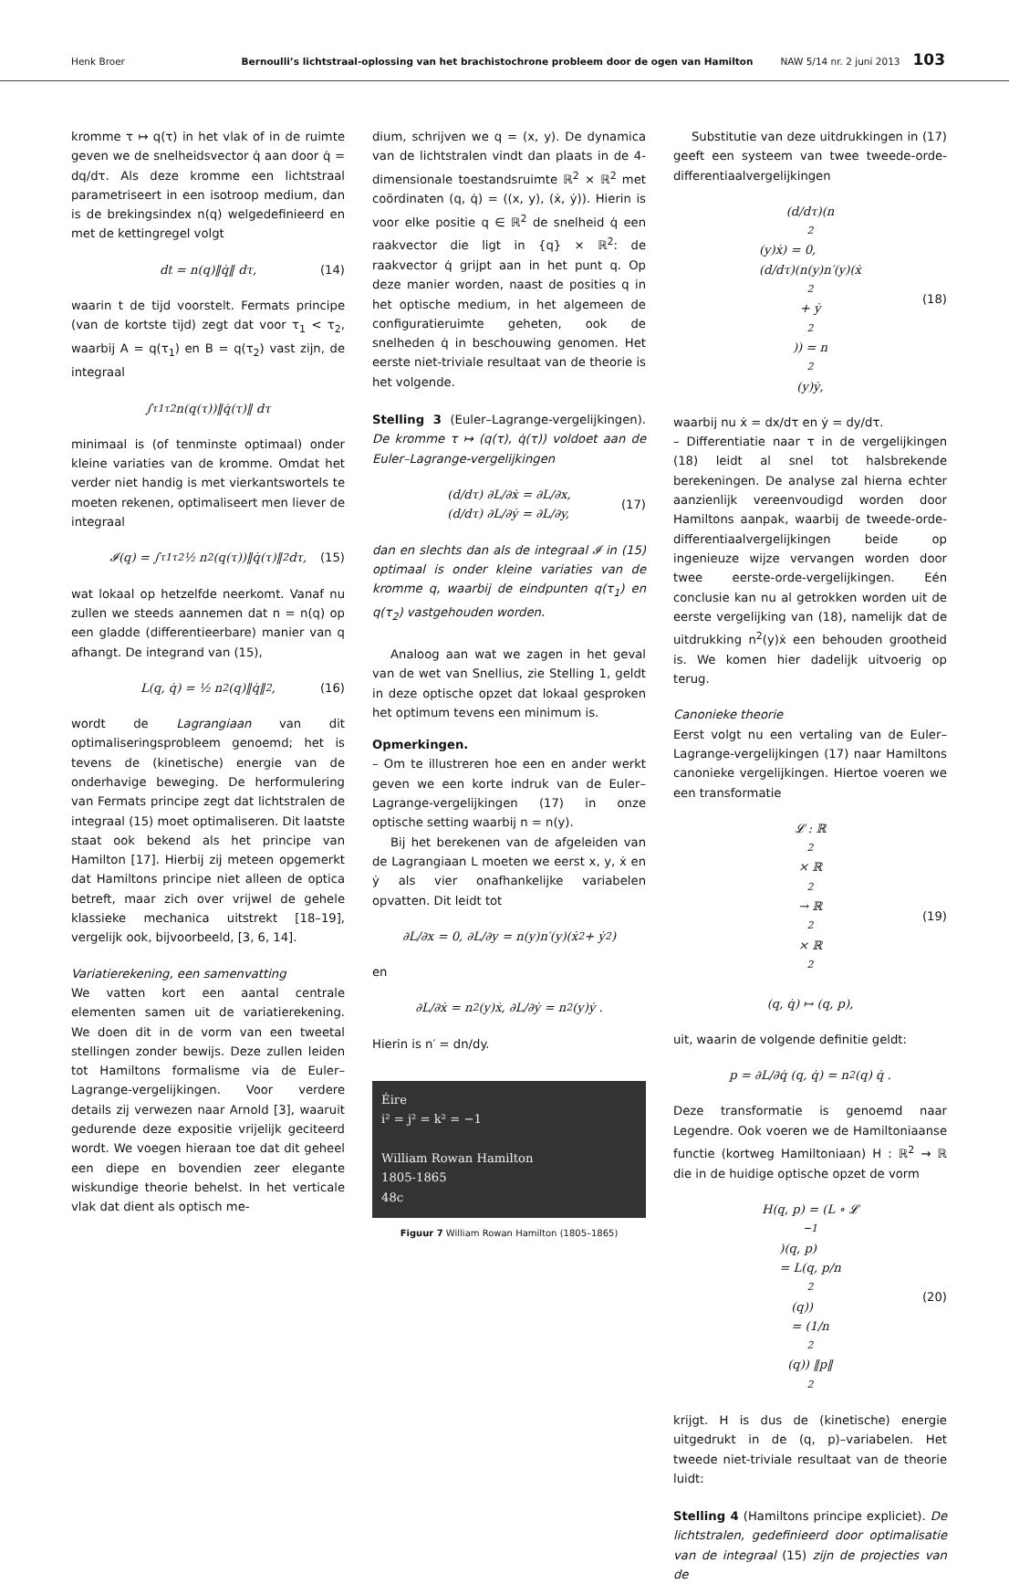Henk Broer Bernoulli’s lichtstraal-oplossing van het brachistochrone probleem door de ogen van Hamilton NAW 5/14 nr. 2 juni 2013 103
kromme τ ↦ q(τ) in het vlak of in de ruimte geven we de snelheidsvector q̇ aan door q̇ = dq/dτ. Als deze kromme een lichtstraal parametriseert in een isotroop medium, dan is de brekingsindex n(q) welgedefinieerd en met de kettingregel volgt
dt = n(q)‖q̇‖ dτ, (14)
waarin t de tijd voorstelt. Fermats principe (van de kortste tijd) zegt dat voor τ<sub>1</sub> < τ<sub>2</sub>, waarbij A = q(τ<sub>1</sub>) en B = q(τ<sub>2</sub>) vast zijn, de integraal
∫<sub>τ1</sub><sup>τ2</sup> n(q(τ))‖q̇(τ)‖ dτ
minimaal is (of tenminste optimaal) onder kleine variaties van de kromme. Omdat het verder niet handig is met vierkantswortels te moeten rekenen, optimaliseert men liever de integraal
𝓘(q) = ∫<sub>τ1</sub><sup>τ2</sup> ½ n<sup>2</sup>(q(τ))‖q̇(τ)‖<sup>2</sup> dτ, (15)
wat lokaal op hetzelfde neerkomt. Vanaf nu zullen we steeds aannemen dat n = n(q) op een gladde (differentieerbare) manier van q afhangt. De integrand van (15),
L(q, q̇) = ½ n<sup>2</sup>(q)‖q̇‖<sup>2</sup>, (16)
wordt de Lagrangiaan van dit optimaliseringsprobleem genoemd; het is tevens de (kinetische) energie van de onderhavige beweging. De herformulering van Fermats principe zegt dat lichtstralen de integraal (15) moet optimaliseren. Dit laatste staat ook bekend als het principe van Hamilton [17]. Hierbij zij meteen opgemerkt dat Hamiltons principe niet alleen de optica betreft, maar zich over vrijwel de gehele klassieke mechanica uitstrekt [18–19], vergelijk ook, bijvoorbeeld, [3, 6, 14].
Variatierekening, een samenvatting
We vatten kort een aantal centrale elementen samen uit de variatierekening. We doen dit in de vorm van een tweetal stellingen zonder bewijs. Deze zullen leiden tot Hamiltons formalisme via de Euler–Lagrange-vergelijkingen. Voor verdere details zij verwezen naar Arnold [3], waaruit gedurende deze expositie vrijelijk geciteerd wordt. We voegen hieraan toe dat dit geheel een diepe en bovendien zeer elegante wiskundige theorie behelst. In het verticale vlak dat dient als optisch me-
dium, schrijven we q = (x, y). De dynamica van de lichtstralen vindt dan plaats in de 4-dimensionale toestandsruimte ℝ<sup>2</sup> × ℝ<sup>2</sup> met coördinaten (q, q̇) = ((x, y), (ẋ, ẏ)). Hierin is voor elke positie q ∈ ℝ<sup>2</sup> de snelheid q̇ een raakvector die ligt in {q} × ℝ<sup>2</sup>: de raakvector q̇ grijpt aan in het punt q. Op deze manier worden, naast de posities q in het optische medium, in het algemeen de configuratieruimte geheten, ook de snelheden q̇ in beschouwing genomen. Het eerste niet-triviale resultaat van de theorie is het volgende.
Stelling 3 (Euler–Lagrange-vergelijkingen). De kromme τ ↦ (q(τ), q̇(τ)) voldoet aan de Euler–Lagrange-vergelijkingen
(d/dτ) ∂L/∂ẋ = ∂L/∂x,
(d/dτ) ∂L/∂ẏ = ∂L/∂y, (17)
dan en slechts dan als de integraal 𝓘 in (15) optimaal is onder kleine variaties van de kromme q, waarbij de eindpunten q(τ<sub>1</sub>) en q(τ<sub>2</sub>) vastgehouden worden.
Analoog aan wat we zagen in het geval van de wet van Snellius, zie Stelling 1, geldt in deze optische opzet dat lokaal gesproken het optimum tevens een minimum is.
Opmerkingen.
– Om te illustreren hoe een en ander werkt geven we een korte indruk van de Euler–Lagrange-vergelijkingen (17) in onze optische setting waarbij n = n(y).
Bij het berekenen van de afgeleiden van de Lagrangiaan L moeten we eerst x, y, ẋ en ẏ als vier onafhankelijke variabelen opvatten. Dit leidt tot
∂L/∂x = 0, ∂L/∂y = n(y)n′(y)(ẋ<sup>2</sup> + ẏ<sup>2</sup>)
en
∂L/∂ẋ = n<sup>2</sup>(y)ẋ, ∂L/∂ẏ = n<sup>2</sup>(y)ẏ .
Hierin is n′ = dn/dy.
Éire
i² = j² = k² = −1
William Rowan Hamilton
1805-1865
48c
Figuur 7 William Rowan Hamilton (1805–1865)
Substitutie van deze uitdrukkingen in (17) geeft een systeem van twee tweede-orde-differentiaalvergelijkingen
(d/dτ)(n<sup>2</sup>(y)ẋ) = 0,
(d/dτ)(n(y)n′(y)(ẋ<sup>2</sup> + ẏ<sup>2</sup>)) = n<sup>2</sup>(y)ẏ, (18)
waarbij nu ẋ = dx/dτ en ẏ = dy/dτ.
– Differentiatie naar τ in de vergelijkingen (18) leidt al snel tot halsbrekende berekeningen. De analyse zal hierna echter aanzienlijk vereenvoudigd worden door Hamiltons aanpak, waarbij de tweede-orde-differentiaalvergelijkingen beide op ingenieuze wijze vervangen worden door twee eerste-orde-vergelijkingen. Eén conclusie kan nu al getrokken worden uit de eerste vergelijking van (18), namelijk dat de uitdrukking n<sup>2</sup>(y)ẋ een behouden grootheid is. We komen hier dadelijk uitvoerig op terug.
Canonieke theorie
Eerst volgt nu een vertaling van de Euler–Lagrange-vergelijkingen (17) naar Hamiltons canonieke vergelijkingen. Hiertoe voeren we een transformatie
𝓛 : ℝ<sup>2</sup> × ℝ<sup>2</sup> → ℝ<sup>2</sup> × ℝ<sup>2</sup>
(q, q̇) ↦ (q, p), (19)
uit, waarin de volgende definitie geldt:
p = ∂L/∂q̇ (q, q̇) = n<sup>2</sup>(q) q̇ .
Deze transformatie is genoemd naar Legendre. Ook voeren we de Hamiltoniaanse functie (kortweg Hamiltoniaan) H : ℝ<sup>2</sup> → ℝ die in de huidige optische opzet de vorm
H(q, p) = (L ∘ 𝓛<sup>−1</sup>)(q, p)
= L(q, p/n<sup>2</sup>(q))
= (1/n<sup>2</sup>(q)) ‖p‖<sup>2</sup> (20)
krijgt. H is dus de (kinetische) energie uitgedrukt in de (q, p)–variabelen. Het tweede niet-triviale resultaat van de theorie luidt:
Stelling 4 (Hamiltons principe expliciet). De lichtstralen, gedefinieerd door optimalisatie van de integraal (15) zijn de projecties van de